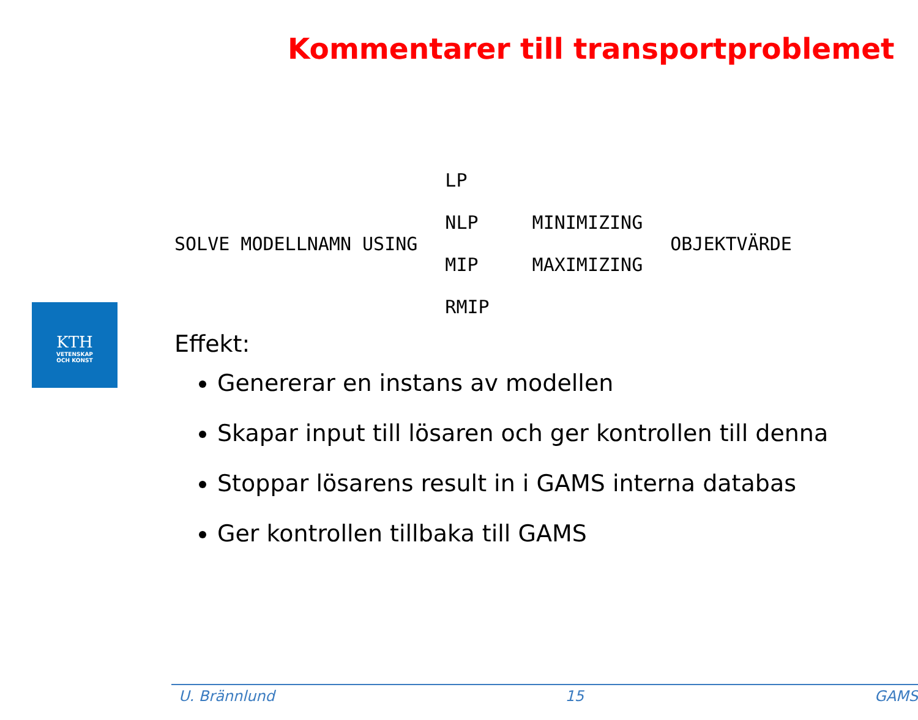Kommentarer till transportproblemet
KTH
VETENSKAP
OCH KONST
SOLVE MODELLNAMN USING
LP
NLP
MIP
RMIP
MINIMIZING
MAXIMIZING
OBJEKTVÄRDE
Effekt:
Genererar en instans av modellen
Skapar input till lösaren och ger kontrollen till denna
Stoppar lösarens result in i GAMS interna databas
Ger kontrollen tillbaka till GAMS
U. Brännlund 15 GAMS